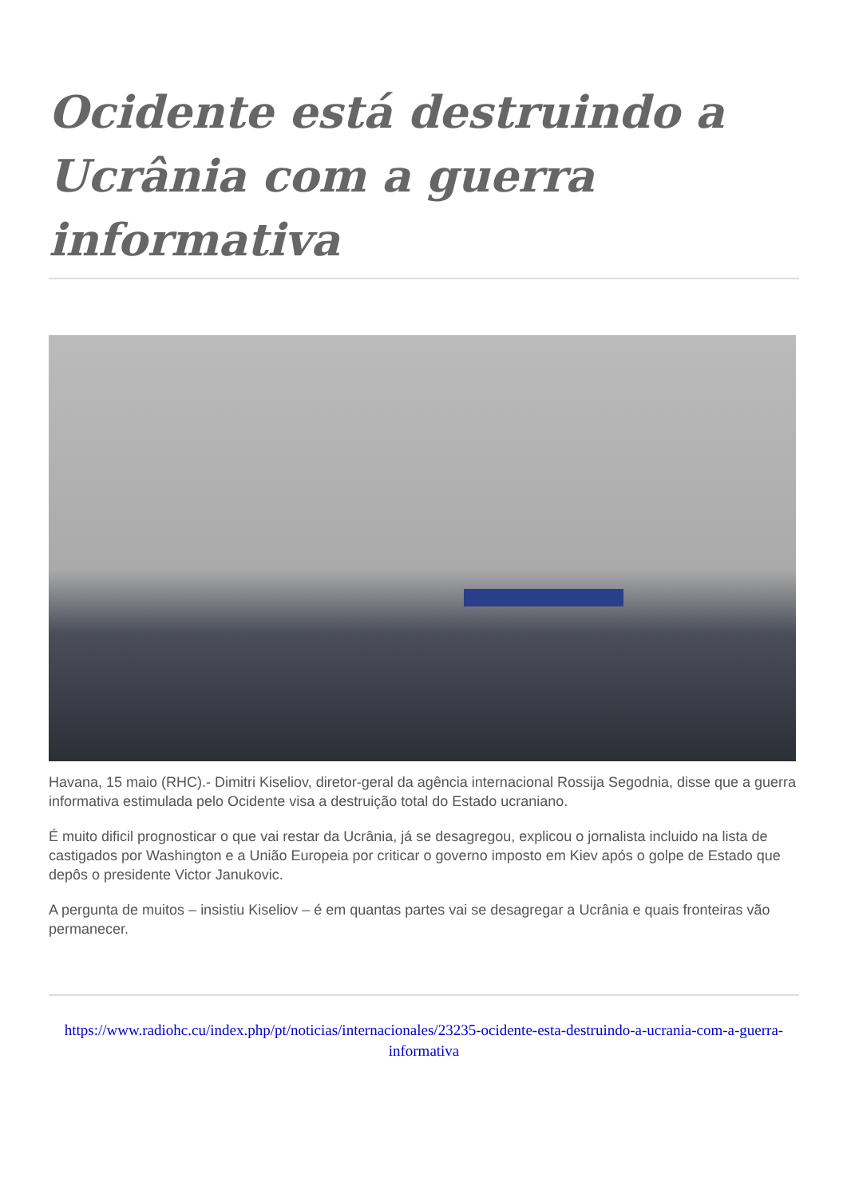Ocidente está destruindo a Ucrânia com a guerra informativa
Havana, 15 maio (RHC).- Dimitri Kiseliov, diretor-geral da agência internacional Rossija Segodnia, disse que a guerra informativa estimulada pelo Ocidente visa a destruição total do Estado ucraniano.
É muito dificil prognosticar o que vai restar da Ucrânia, já se desagregou, explicou o jornalista incluido na lista de castigados por Washington e a União Europeia por criticar o governo imposto em Kiev após o golpe de Estado que depôs o presidente Victor Janukovic.
A pergunta de muitos – insistiu Kiseliov – é em quantas partes vai se desagregar a Ucrânia e quais fronteiras vão permanecer.
https://www.radiohc.cu/index.php/pt/noticias/internacionales/23235-ocidente-esta-destruindo-a-ucrania-com-a-guerra-informativa